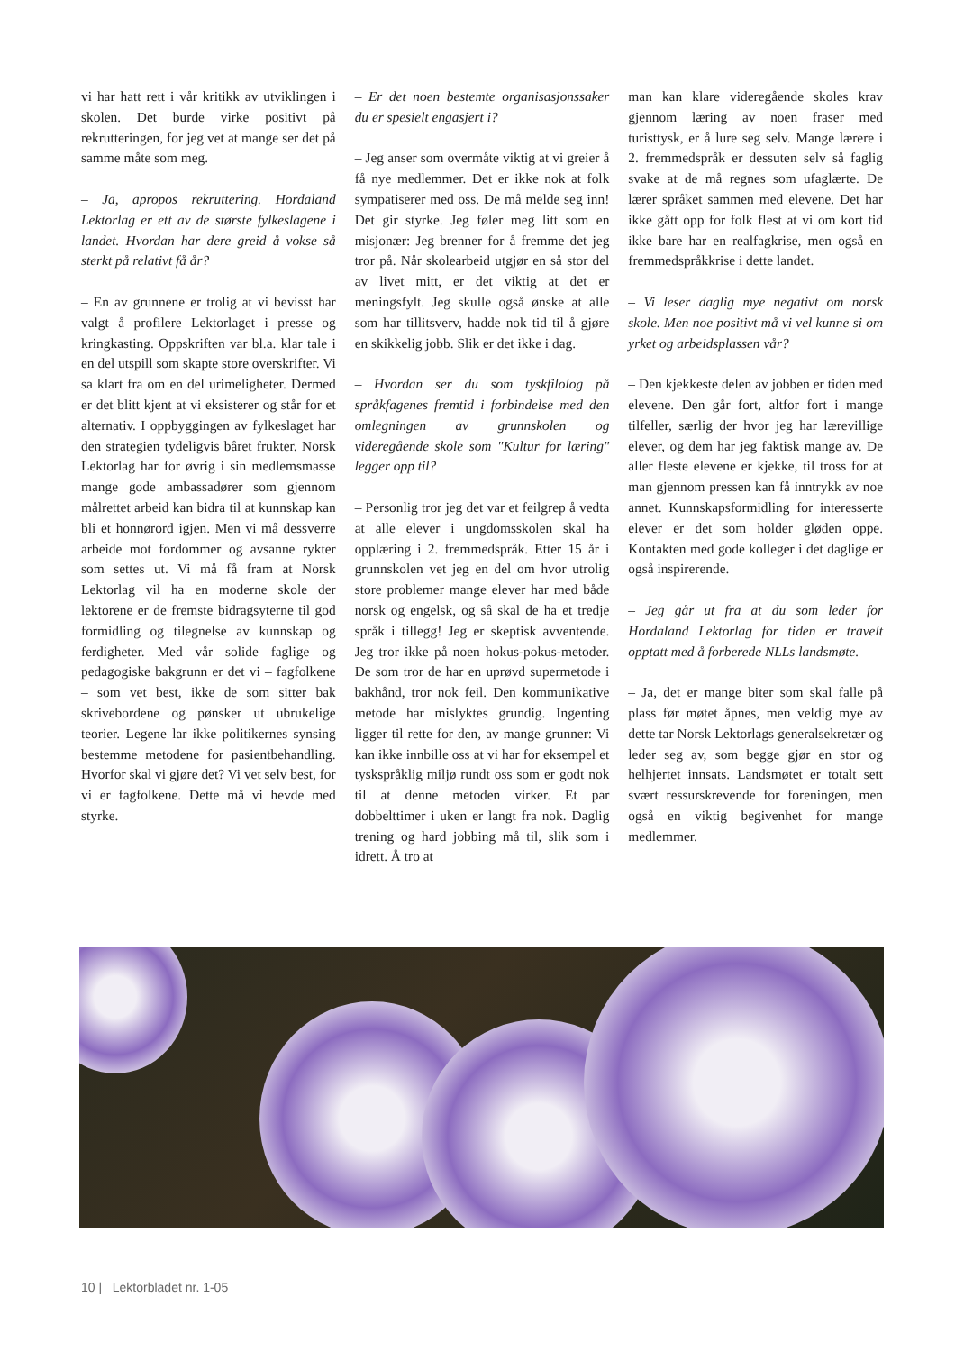vi har hatt rett i vår kritikk av utviklingen i skolen. Det burde virke positivt på rekrutteringen, for jeg vet at mange ser det på samme måte som meg.
– Ja, apropos rekruttering. Hordaland Lektorlag er ett av de største fylkeslagene i landet. Hvordan har dere greid å vokse så sterkt på relativt få år?
– En av grunnene er trolig at vi bevisst har valgt å profilere Lektorlaget i presse og kringkasting. Oppskriften var bl.a. klar tale i en del utspill som skapte store overskrifter. Vi sa klart fra om en del urimeligheter. Dermed er det blitt kjent at vi eksisterer og står for et alternativ. I oppbyggingen av fylkeslaget har den strategien tydeligvis båret frukter. Norsk Lektorlag har for øvrig i sin medlemsmasse mange gode ambassadører som gjennom målrettet arbeid kan bidra til at kunnskap kan bli et honnørord igjen. Men vi må dessverre arbeide mot fordommer og avsanne rykter som settes ut. Vi må få fram at Norsk Lektorlag vil ha en moderne skole der lektorene er de fremste bidragsyterne til god formidling og tilegnelse av kunnskap og ferdigheter. Med vår solide faglige og pedagogiske bakgrunn er det vi – fagfolkene – som vet best, ikke de som sitter bak skrivebordene og pønsker ut ubrukelige teorier. Legene lar ikke politikernes synsing bestemme metodene for pasientbehandling. Hvorfor skal vi gjøre det? Vi vet selv best, for vi er fagfolkene. Dette må vi hevde med styrke.
– Er det noen bestemte organisasjonssaker du er spesielt engasjert i?
– Jeg anser som overmåte viktig at vi greier å få nye medlemmer. Det er ikke nok at folk sympatiserer med oss. De må melde seg inn! Det gir styrke. Jeg føler meg litt som en misjonær: Jeg brenner for å fremme det jeg tror på. Når skolearbeid utgjør en så stor del av livet mitt, er det viktig at det er meningsfylt. Jeg skulle også ønske at alle som har tillitsverv, hadde nok tid til å gjøre en skikkelig jobb. Slik er det ikke i dag.
– Hvordan ser du som tyskfilolog på språkfagenes fremtid i forbindelse med den omlegningen av grunnskolen og videregående skole som "Kultur for læring" legger opp til?
– Personlig tror jeg det var et feilgrep å vedta at alle elever i ungdomsskolen skal ha opplæring i 2. fremmedspråk. Etter 15 år i grunnskolen vet jeg en del om hvor utrolig store problemer mange elever har med både norsk og engelsk, og så skal de ha et tredje språk i tillegg! Jeg er skeptisk avventende. Jeg tror ikke på noen hokus-pokus-metoder. De som tror de har en uprøvd supermetode i bakhånd, tror nok feil. Den kommunikative metode har mislyktes grundig. Ingenting ligger til rette for den, av mange grunner: Vi kan ikke innbille oss at vi har for eksempel et tyskspråklig miljø rundt oss som er godt nok til at denne metoden virker. Et par dobbelttimer i uken er langt fra nok. Daglig trening og hard jobbing må til, slik som i idrett. Å tro at
man kan klare videregående skoles krav gjennom læring av noen fraser med turisttysk, er å lure seg selv. Mange lærere i 2. fremmedspråk er dessuten selv så faglig svake at de må regnes som ufaglærte. De lærer språket sammen med elevene. Det har ikke gått opp for folk flest at vi om kort tid ikke bare har en realfagkrise, men også en fremmedspråkkrise i dette landet.
– Vi leser daglig mye negativt om norsk skole. Men noe positivt må vi vel kunne si om yrket og arbeidsplassen vår?
– Den kjekkeste delen av jobben er tiden med elevene. Den går fort, altfor fort i mange tilfeller, særlig der hvor jeg har lærevillige elever, og dem har jeg faktisk mange av. De aller fleste elevene er kjekke, til tross for at man gjennom pressen kan få inntrykk av noe annet. Kunnskapsformidling for interesserte elever er det som holder gløden oppe. Kontakten med gode kolleger i det daglige er også inspirerende.
– Jeg går ut fra at du som leder for Hordaland Lektorlag for tiden er travelt opptatt med å forberede NLLs landsmøte.
– Ja, det er mange biter som skal falle på plass før møtet åpnes, men veldig mye av dette tar Norsk Lektorlags generalsekretær og leder seg av, som begge gjør en stor og helhjertet innsats. Landsmøtet er totalt sett svært ressurskrevende for foreningen, men også en viktig begivenhet for mange medlemmer.
10 | Lektorbladet nr. 1-05